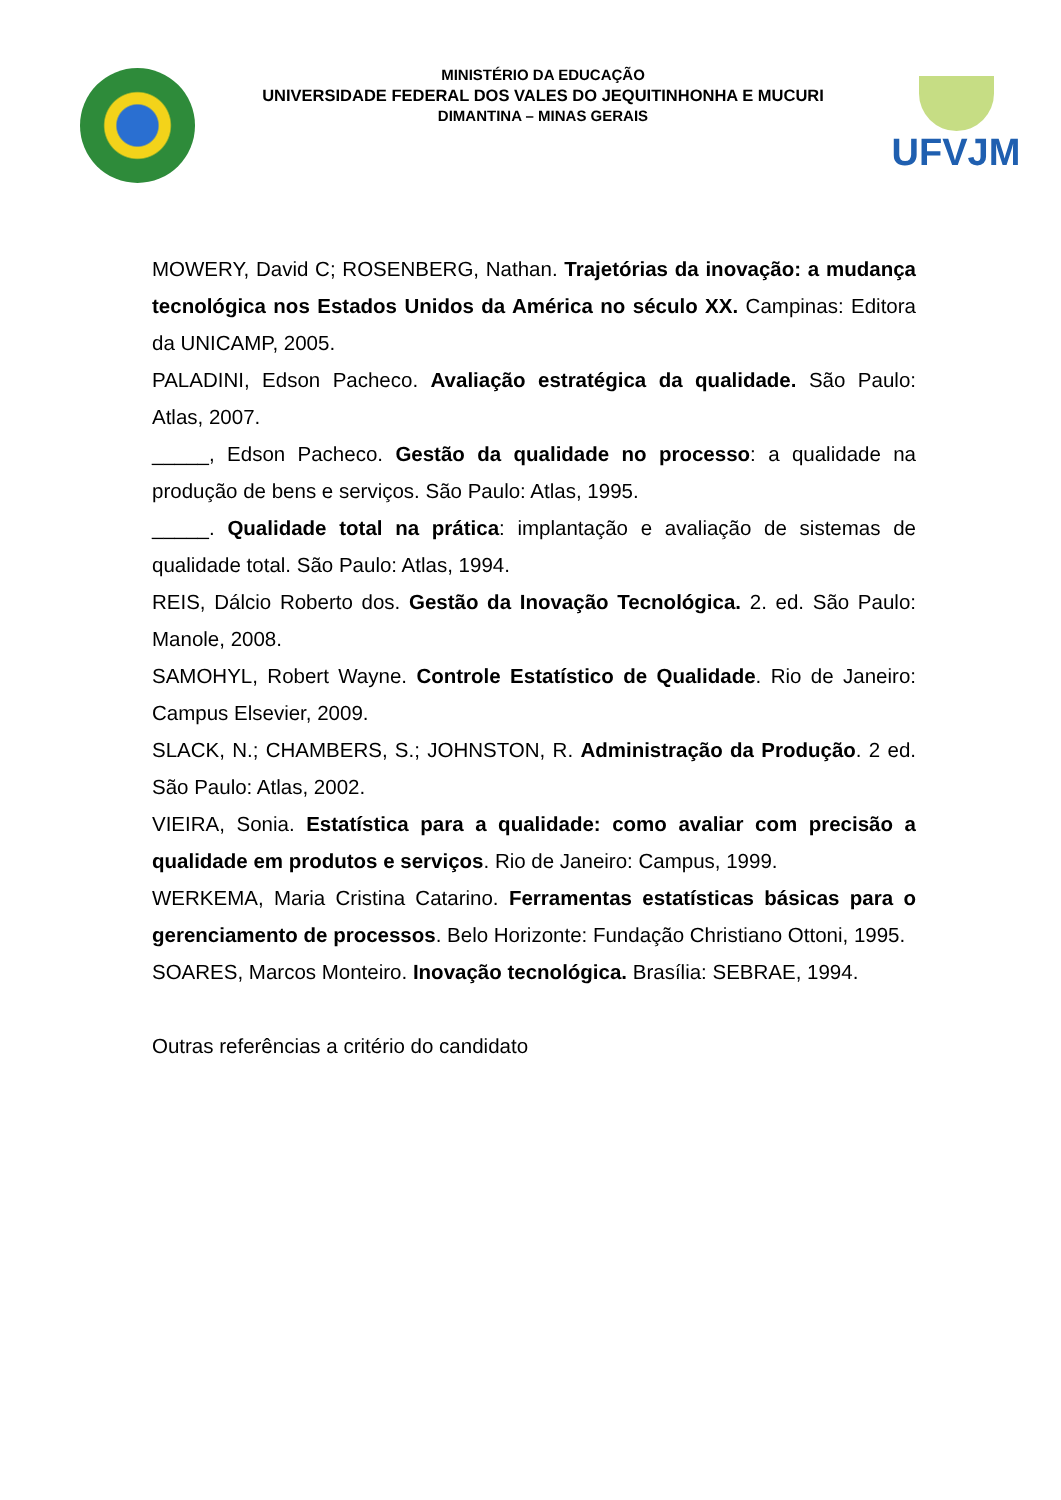MINISTÉRIO DA EDUCAÇÃO
UNIVERSIDADE FEDERAL DOS VALES DO JEQUITINHONHA E MUCURI
DIMANTINA – MINAS GERAIS
UFVJM
MOWERY, David C; ROSENBERG, Nathan. Trajetórias da inovação: a mudança tecnológica nos Estados Unidos da América no século XX. Campinas: Editora da UNICAMP, 2005.
PALADINI, Edson Pacheco. Avaliação estratégica da qualidade. São Paulo: Atlas, 2007.
_____, Edson Pacheco. Gestão da qualidade no processo: a qualidade na produção de bens e serviços. São Paulo: Atlas, 1995.
_____. Qualidade total na prática: implantação e avaliação de sistemas de qualidade total. São Paulo: Atlas, 1994.
REIS, Dálcio Roberto dos. Gestão da Inovação Tecnológica. 2. ed. São Paulo: Manole, 2008.
SAMOHYL, Robert Wayne. Controle Estatístico de Qualidade. Rio de Janeiro: Campus Elsevier, 2009.
SLACK, N.; CHAMBERS, S.; JOHNSTON, R. Administração da Produção. 2 ed. São Paulo: Atlas, 2002.
VIEIRA, Sonia. Estatística para a qualidade: como avaliar com precisão a qualidade em produtos e serviços. Rio de Janeiro: Campus, 1999.
WERKEMA, Maria Cristina Catarino. Ferramentas estatísticas básicas para o gerenciamento de processos. Belo Horizonte: Fundação Christiano Ottoni, 1995.
SOARES, Marcos Monteiro. Inovação tecnológica. Brasília: SEBRAE, 1994.
Outras referências a critério do candidato